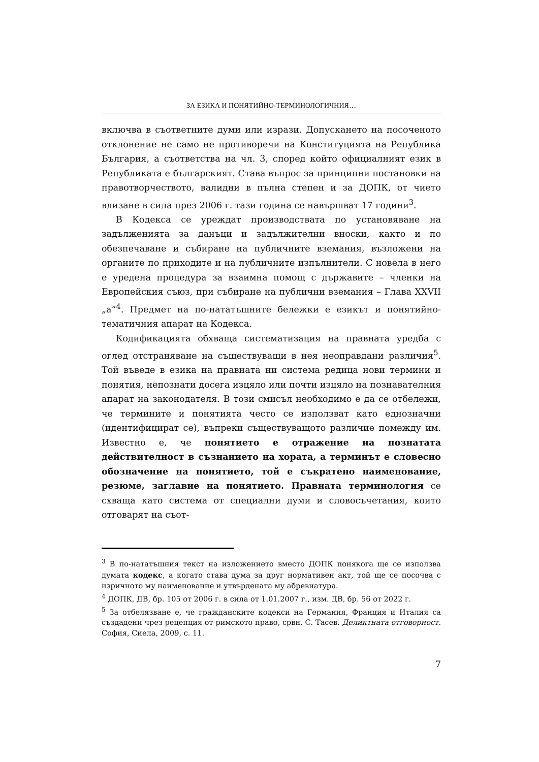ЗА ЕЗИКА И ПОНЯТИЙНО-ТЕРМИНОЛОГИЧНИЯ…
включва в съответните думи или изрази. Допускането на посоченото отклонение не само не противоречи на Конституцията на Република България, а съответства на чл. 3, според който официалният език в Републиката е българският. Става въпрос за принципни постановки на правотворчеството, валидни в пълна степен и за ДОПК, от чието влизане в сила през 2006 г. тази година се навършват 17 години<sup>3</sup>.
В Кодекса се уреждат производствата по установяване на задълженията за данъци и задължителни вноски, както и по обезпечаване и събиране на публичните вземания, възложени на органите по приходите и на публичните изпълнители. С новела в него е уредена процедура за взаимна помощ с държавите – членки на Европейския съюз, при събиране на публични вземания – Глава XXVII „а“<sup>4</sup>. Предмет на по-нататъшните бележки е езикът и понятийно-тематичния апарат на Кодекса.
Кодификацията обхваща систематизация на правната уредба с оглед отстраняване на съществуващи в нея неоправдани различия<sup>5</sup>. Той въведе в езика на правната ни система редица нови термини и понятия, непознати досега изцяло или почти изцяло на познавателния апарат на законодателя. В този смисъл необходимо е да се отбележи, че термините и понятията често се използват като еднозначни (идентифицират се), въпреки съществуващото различие помежду им. Известно е, че понятието е отражение на познатата действителност в съзнанието на хората, а терминът е словесно обозначение на понятието, той е съкратено наименование, резюме, заглавие на понятието. Правната терминология се схваща като система от специални думи и словосъчетания, които отговарят на съот-
<sup>3</sup> В по-нататъшния текст на изложението вместо ДОПК понякога ще се използва думата кодекс, а когато става дума за друг нормативен акт, той ще се посочва с изричното му наименование и утвърдената му абревиатура.
<sup>4</sup> ДОПК, ДВ, бр. 105 от 2006 г. в сила от 1.01.2007 г., изм. ДВ, бр. 56 от 2022 г.
<sup>5</sup> За отбелязване е, че гражданските кодекси на Германия, Франция и Италия са създадени чрез рецепция от римското право, срвн. С. Тасев. Деликтната отговорност. София, Сиела, 2009, с. 11.
7